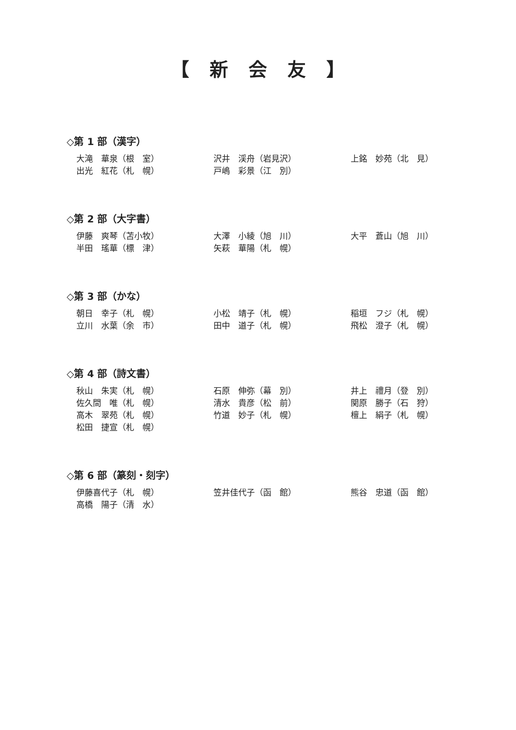【　新　会　友　】
◇第 1 部（漢字）
大滝　華泉（根　室）
沢井　渓舟（岩見沢）
上銘　妙苑（北　見）
出光　紅花（札　幌）
戸嶋　彩景（江　別）
◇第 2 部（大字書）
伊藤　爽琴（苫小牧）
大澤　小綾（旭　川）
大平　蒼山（旭　川）
半田　瑤華（標　津）
矢萩　華陽（札　幌）
◇第 3 部（かな）
朝日　幸子（札　幌）
小松　靖子（札　幌）
稲垣　フジ（札　幌）
立川　水葉（余　市）
田中　道子（札　幌）
飛松　澄子（札　幌）
◇第 4 部（詩文書）
秋山　朱実（札　幌）
石原　伸弥（幕　別）
井上　禮月（登　別）
佐久間　唯（札　幌）
清水　貴彦（松　前）
関原　勝子（石　狩）
高木　翠苑（札　幌）
竹道　妙子（札　幌）
檀上　絹子（札　幌）
松田　捷宣（札　幌）
◇第 6 部（篆刻・刻字）
伊藤喜代子（札　幌）
笠井佳代子（函　館）
熊谷　忠道（函　館）
高橋　陽子（清　水）